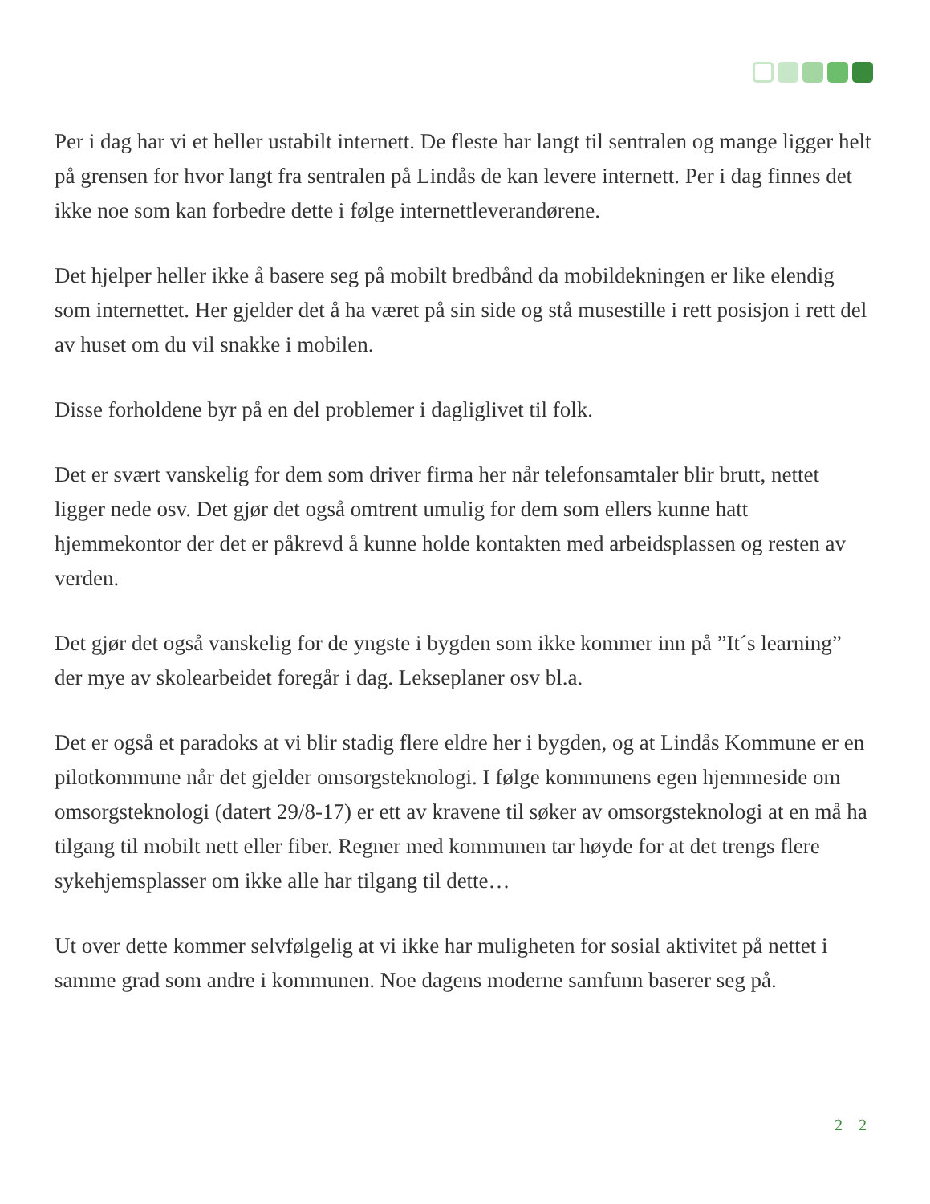Per i dag har vi et heller ustabilt internett. De fleste har langt til sentralen og mange ligger helt på grensen for hvor langt fra sentralen på Lindås de kan levere internett. Per i dag finnes det ikke noe som kan forbedre dette i følge internettleverandørene.
Det hjelper heller ikke å basere seg på mobilt bredbånd da mobildekningen er like elendig som internettet. Her gjelder det å ha været på sin side og stå musestille i rett posisjon i rett del av huset om du vil snakke i mobilen.
Disse forholdene byr på en del problemer i dagliglivet til folk.
Det er svært vanskelig for dem som driver firma her når telefonsamtaler blir brutt, nettet ligger nede osv. Det gjør det også omtrent umulig for dem som ellers kunne hatt hjemmekontor der det er påkrevd å kunne holde kontakten med arbeidsplassen og resten av verden.
Det gjør det også vanskelig for de yngste i bygden som ikke kommer inn på ”It´s learning” der mye av skolearbeidet foregår i dag. Lekseplaner osv bl.a.
Det er også et paradoks at vi blir stadig flere eldre her i bygden, og at Lindås Kommune er en pilotkommune når det gjelder omsorgsteknologi. I følge kommunens egen hjemmeside om omsorgsteknologi (datert 29/8-17) er ett av kravene til søker av omsorgsteknologi at en må ha tilgang til mobilt nett eller fiber. Regner med kommunen tar høyde for at det trengs flere sykehjemsplasser om ikke alle har tilgang til dette…
Ut over dette kommer selvfølgelig at vi ikke har muligheten for sosial aktivitet på nettet i samme grad som andre i kommunen. Noe dagens moderne samfunn baserer seg på.
2 2